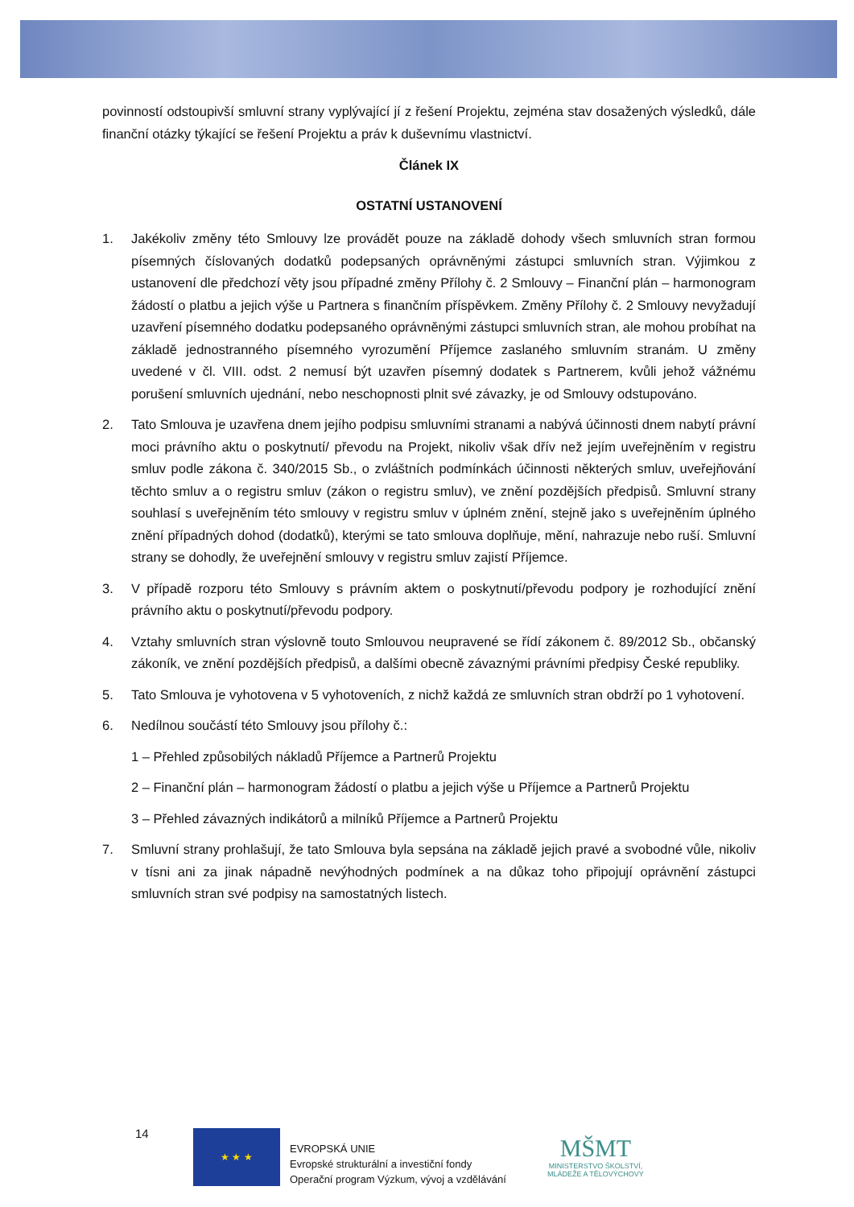povinností odstoupivší smluvní strany vyplývající jí z řešení Projektu, zejména stav dosažených výsledků, dále finanční otázky týkající se řešení Projektu a práv k duševnímu vlastnictví.
Článek IX
OSTATNÍ USTANOVENÍ
1. Jakékoliv změny této Smlouvy lze provádět pouze na základě dohody všech smluvních stran formou písemných číslovaných dodatků podepsaných oprávněnými zástupci smluvních stran. Výjimkou z ustanovení dle předchozí věty jsou případné změny Přílohy č. 2 Smlouvy – Finanční plán – harmonogram žádostí o platbu a jejich výše u Partnera s finančním příspěvkem. Změny Přílohy č. 2 Smlouvy nevyžadují uzavření písemného dodatku podepsaného oprávněnými zástupci smluvních stran, ale mohou probíhat na základě jednostranného písemného vyrozumění Příjemce zaslaného smluvním stranám. U změny uvedené v čl. VIII. odst. 2 nemusí být uzavřen písemný dodatek s Partnerem, kvůli jehož vážnému porušení smluvních ujednání, nebo neschopnosti plnit své závazky, je od Smlouvy odstupováno.
2. Tato Smlouva je uzavřena dnem jejího podpisu smluvními stranami a nabývá účinnosti dnem nabytí právní moci právního aktu o poskytnutí/ převodu na Projekt, nikoliv však dřív než jejím uveřejněním v registru smluv podle zákona č. 340/2015 Sb., o zvláštních podmínkách účinnosti některých smluv, uveřejňování těchto smluv a o registru smluv (zákon o registru smluv), ve znění pozdějších předpisů. Smluvní strany souhlasí s uveřejněním této smlouvy v registru smluv v úplném znění, stejně jako s uveřejněním úplného znění případných dohod (dodatků), kterými se tato smlouva doplňuje, mění, nahrazuje nebo ruší. Smluvní strany se dohodly, že uveřejnění smlouvy v registru smluv zajistí Příjemce.
3. V případě rozporu této Smlouvy s právním aktem o poskytnutí/převodu podpory je rozhodující znění právního aktu o poskytnutí/převodu podpory.
4. Vztahy smluvních stran výslovně touto Smlouvou neupravené se řídí zákonem č. 89/2012 Sb., občanský zákoník, ve znění pozdějších předpisů, a dalšími obecně závaznými právními předpisy České republiky.
5. Tato Smlouva je vyhotovena v 5 vyhotoveních, z nichž každá ze smluvních stran obdrží po 1 vyhotovení.
6. Nedílnou součástí této Smlouvy jsou přílohy č.:
1 – Přehled způsobilých nákladů Příjemce a Partnerů Projektu
2 – Finanční plán – harmonogram žádostí o platbu a jejich výše u Příjemce a Partnerů Projektu
3 – Přehled závazných indikátorů a milníků Příjemce a Partnerů Projektu
7. Smluvní strany prohlašují, že tato Smlouva byla sepsána na základě jejich pravé a svobodné vůle, nikoliv v tísni ani za jinak nápadně nevýhodných podmínek a na důkaz toho připojují oprávnění zástupci smluvních stran své podpisy na samostatných listech.
14 ★ ★ ★
EVROPSKÁ UNIE
Evropské strukturální a investiční fondy
Operační program Výzkum, vývoj a vzdělávání
MŠMT
MINISTERSTVO ŠKOLSTVÍ,
MLÁDEŽE A TĚLOVÝCHOVY